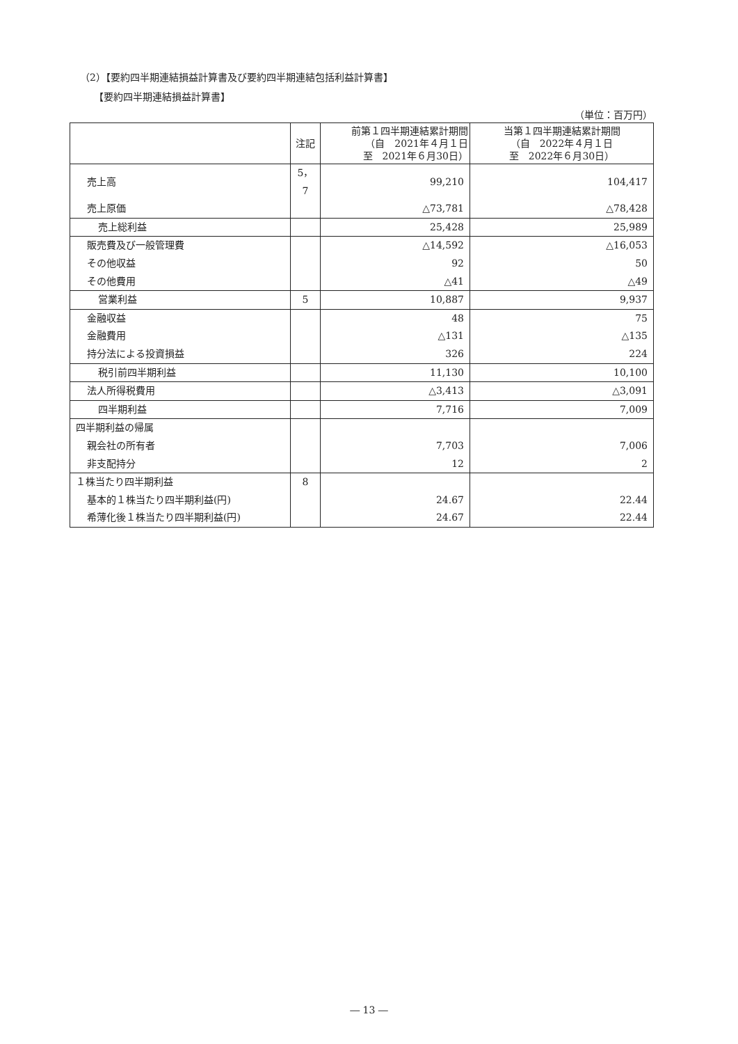（2）【要約四半期連結損益計算書及び要約四半期連結包括利益計算書】
【要約四半期連結損益計算書】
（単位：百万円）
| | 注記 | 前第１四半期連結累計期間 （自 2021年４月１日 至 2021年６月30日） | 当第１四半期連結累計期間 （自 2022年４月１日 至 2022年６月30日） |
| --- | --- | --- | --- |
| 売上高 | 5，7 | 99,210 | 104,417 |
| 売上原価 | | △73,781 | △78,428 |
| 売上総利益 | | 25,428 | 25,989 |
| 販売費及び一般管理費 | | △14,592 | △16,053 |
| その他収益 | | 92 | 50 |
| その他費用 | | △41 | △49 |
| 営業利益 | 5 | 10,887 | 9,937 |
| 金融収益 | | 48 | 75 |
| 金融費用 | | △131 | △135 |
| 持分法による投資損益 | | 326 | 224 |
| 税引前四半期利益 | | 11,130 | 10,100 |
| 法人所得税費用 | | △3,413 | △3,091 |
| 四半期利益 | | 7,716 | 7,009 |
| 四半期利益の帰属 | | | |
| 親会社の所有者 | | 7,703 | 7,006 |
| 非支配持分 | | 12 | 2 |
| １株当たり四半期利益 | 8 | | |
| 基本的１株当たり四半期利益(円) | | 24.67 | 22.44 |
| 希薄化後１株当たり四半期利益(円) | | 24.67 | 22.44 |
― 13 ―